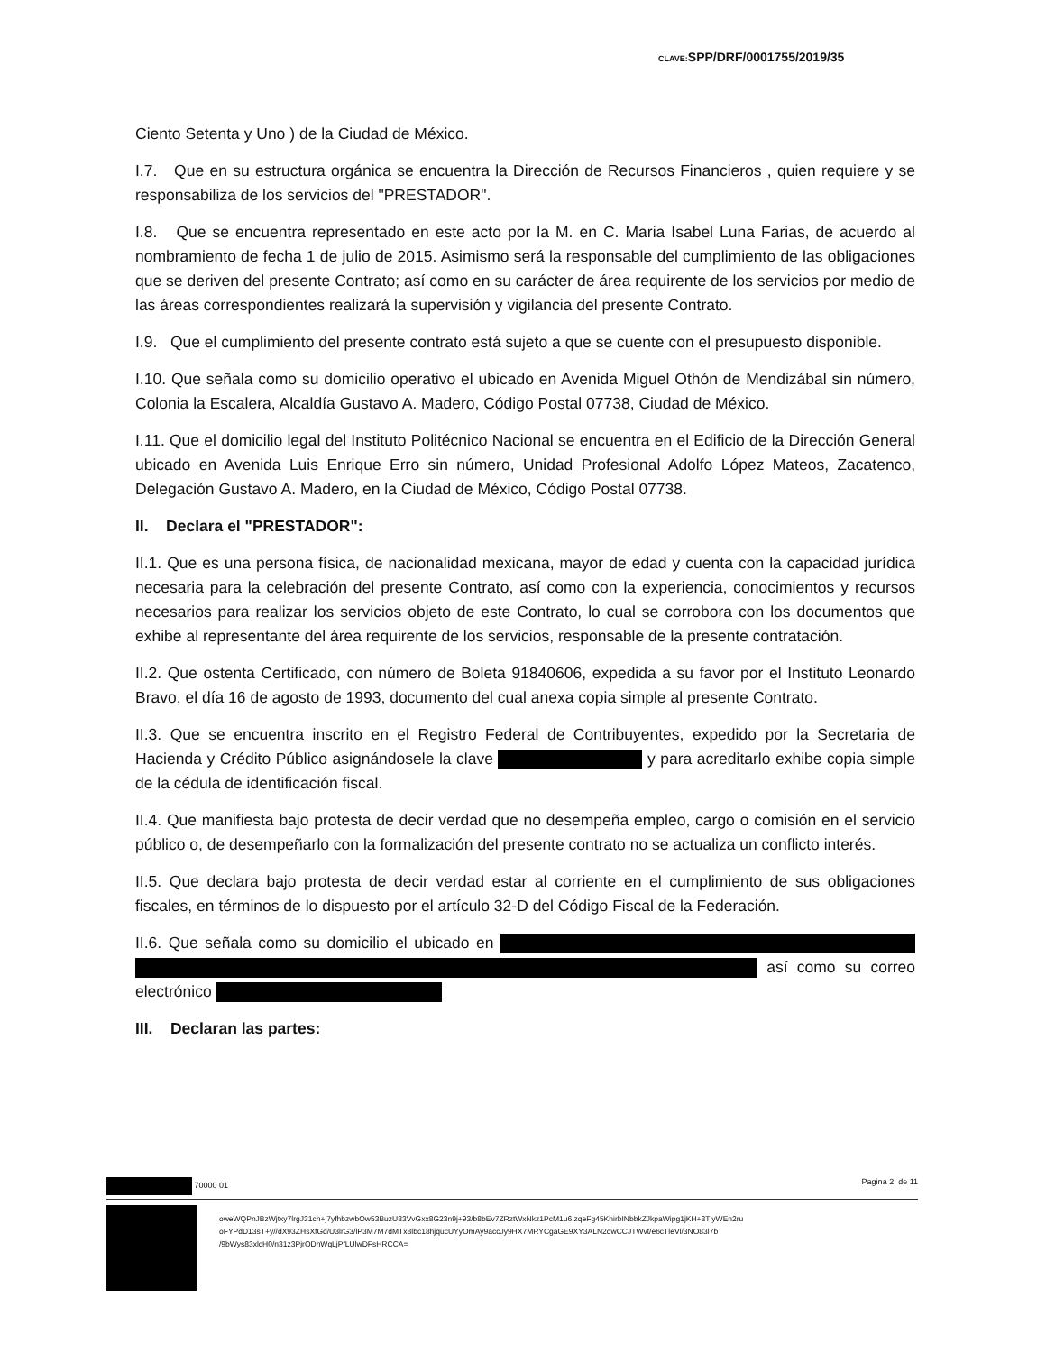CLAVE: SPP/DRF/0001755/2019/35
Ciento Setenta y Uno ) de la Ciudad de México.
I.7. Que en su estructura orgánica se encuentra la Dirección de Recursos Financieros , quien requiere y se responsabiliza de los servicios del "PRESTADOR".
I.8. Que se encuentra representado en este acto por la M. en C. Maria Isabel Luna Farias, de acuerdo al nombramiento de fecha 1 de julio de 2015. Asimismo será la responsable del cumplimiento de las obligaciones que se deriven del presente Contrato; así como en su carácter de área requirente de los servicios por medio de las áreas correspondientes realizará la supervisión y vigilancia del presente Contrato.
I.9. Que el cumplimiento del presente contrato está sujeto a que se cuente con el presupuesto disponible.
I.10. Que señala como su domicilio operativo el ubicado en Avenida Miguel Othón de Mendizábal sin número, Colonia la Escalera, Alcaldía Gustavo A. Madero, Código Postal 07738, Ciudad de México.
I.11. Que el domicilio legal del Instituto Politécnico Nacional se encuentra en el Edificio de la Dirección General ubicado en Avenida Luis Enrique Erro sin número, Unidad Profesional Adolfo López Mateos, Zacatenco, Delegación Gustavo A. Madero, en la Ciudad de México, Código Postal 07738.
II. Declara el "PRESTADOR":
II.1. Que es una persona física, de nacionalidad mexicana, mayor de edad y cuenta con la capacidad jurídica necesaria para la celebración del presente Contrato, así como con la experiencia, conocimientos y recursos necesarios para realizar los servicios objeto de este Contrato, lo cual se corrobora con los documentos que exhibe al representante del área requirente de los servicios, responsable de la presente contratación.
II.2. Que ostenta Certificado, con número de Boleta 91840606, expedida a su favor por el Instituto Leonardo Bravo, el día 16 de agosto de 1993, documento del cual anexa copia simple al presente Contrato.
II.3. Que se encuentra inscrito en el Registro Federal de Contribuyentes, expedido por la Secretaria de Hacienda y Crédito Público asignándosele la clave y para acreditarlo exhibe copia simple de la cédula de identificación fiscal.
II.4. Que manifiesta bajo protesta de decir verdad que no desempeña empleo, cargo o comisión en el servicio público o, de desempeñarlo con la formalización del presente contrato no se actualiza un conflicto interés.
II.5. Que declara bajo protesta de decir verdad estar al corriente en el cumplimiento de sus obligaciones fiscales, en términos de lo dispuesto por el artículo 32-D del Código Fiscal de la Federación.
II.6. Que señala como su domicilio el ubicado en así como su correo electrónico
III. Declaran las partes:
70000 01 Pagina 2 de 11
oweWQPnJBzWjtxy7lrgJ31ch+j7yfhbzwbOw53BuzU83VvGxx8G23n9j+93/b8bEv7ZRztWxNkz1PcM1u6 zqeFg45KhirbINbbkZJkpaWipg1jKH+8TlyWEn2ru
oFYPdD13sT+y//dX93ZHsXfGd/U3lrG3/lP3M7M7dMTx8lbc18hjqucUYyOmAy9accJy9HX7MRYCgaGE9XY3ALN2dwCCJTWvt/e6cTleVl/3NO83l7b
/9bWys83xlcH0/n31z3PjrODhWqLjPfLUlwDFsHRCCA=